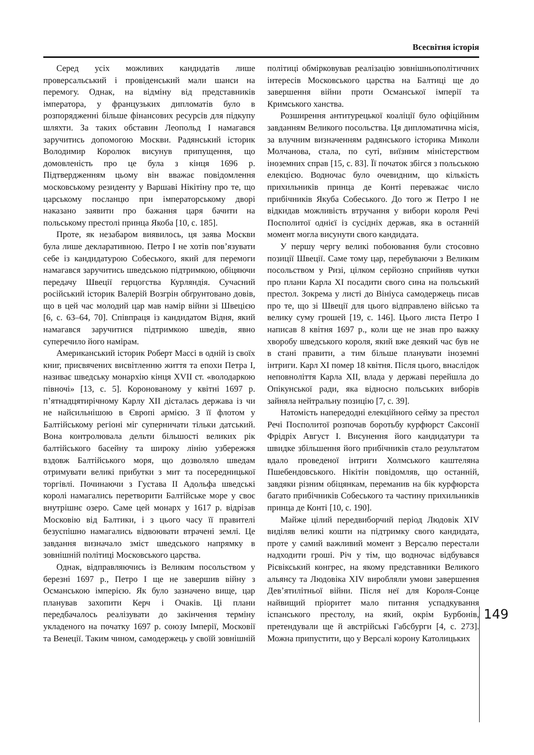Всесвітня історія
Серед усіх можливих кандидатів лише проверсальський і провіденський мали шанси на перемогу. Однак, на відміну від представників імператора, у французьких дипломатів було в розпорядженні більше фінансових ресурсів для підкупу шляхти. За таких обставин Леопольд I намагався заручитись допомогою Москви. Радянський історик Володимир Королюк висунув припущення, що домовленість про це була з кінця 1696 р. Підтвердженням цьому він вважає повідомлення московському резиденту у Варшаві Нікітіну про те, що царському посланцю при імператорському дворі наказано заявити про бажання царя бачити на польському престолі принца Якоба [10, с. 185].
Проте, як незабаром виявилось, ця заява Москви була лише декларативною. Петро I не хотів пов’язувати себе із кандидатурою Собеського, який для перемоги намагався заручитись шведською підтримкою, обіцяючи передачу Швеції герцогства Курляндія. Сучасний російський історик Валерій Возгрін обґрунтовано довів, що в цей час молодий цар мав намір війни зі Швецією [6, с. 63–64, 70]. Співпраця із кандидатом Відня, який намагався заручитися підтримкою шведів, явно суперечило його намірам.
Американський історик Роберт Массі в одній із своїх книг, присвячених висвітленню життя та епохи Петра I, називає шведську монархію кінця XVII ст. «володаркою півночі» [13, с. 5]. Коронованому у квітні 1697 р. п’ятнадцятирічному Карлу XII дісталась держава із чи не найсильнішою в Європі армією. З її флотом у Балтійському регіоні міг суперничати тільки датський. Вона контролювала дельти більшості великих рік балтійського басейну та широку лінію узбережжя вздовж Балтійського моря, що дозволяло шведам отримувати великі прибутки з мит та посередницької торгівлі. Починаючи з Густава II Адольфа шведські королі намагались перетворити Балтійське море у своє внутрішнє озеро. Саме цей монарх у 1617 р. відрізав Московію від Балтики, і з цього часу її правителі безуспішно намагались відвоювати втрачені землі. Це завдання визначало зміст шведського напрямку в зовнішній політиці Московського царства.
Однак, відправляючись із Великим посольством у березні 1697 р., Петро I ще не завершив війну з Османською імперією. Як було зазначено вище, цар планував захопити Керч і Очаків. Ці плани передбачалось реалізувати до закінчення терміну укладеного на початку 1697 р. союзу Імперії, Московії та Венеції. Таким чином, самодержець у своїй зовнішній політиці обмірковував реалізацію зовнішньополітичних інтересів Московського царства на Балтиці ще до завершення війни проти Османської імперії та Кримського ханства.
Розширення антитурецької коаліції було офіційним завданням Великого посольства. Ця дипломатична місія, за влучним визначенням радянського історика Миколи Молчанова, стала, по суті, виїзним міністерством іноземних справ [15, с. 83]. Її початок збігся з польською елекцією. Водночас було очевидним, що кількість прихильників принца де Конті переважає число прибічників Якуба Собеського. До того ж Петро I не відкидав можливість втручання у вибори короля Речі Посполитої однієї із сусідніх держав, яка в останній момент могла висунути свого кандидата.
У першу чергу великі побоювання були стосовно позиції Швеції. Саме тому цар, перебуваючи з Великим посольством у Ризі, цілком серйозно сприйняв чутки про плани Карла XI посадити свого сина на польський престол. Зокрема у листі до Вініуса самодержець писав про те, що зі Швеції для цього відправлено військо та велику суму грошей [19, с. 146]. Цього листа Петро I написав 8 квітня 1697 р., коли ще не знав про важку хворобу шведського короля, який вже деякий час був не в стані правити, а тим більше планувати іноземні інтриги. Карл XI помер 18 квітня. Після цього, внаслідок неповноліття Карла XII, влада у державі перейшла до Опікунської ради, яка відносно польських виборів зайняла нейтральну позицію [7, с. 39].
Натомість напередодні елекційного сейму за престол Речі Посполитої розпочав боротьбу курфюрст Саксонії Фрідріх Август I. Висунення його кандидатури та швидке збільшення його прибічників стало результатом вдало проведеної інтриги Холмського каштеляна Пшебендовського. Нікітін повідомляв, що останній, завдяки різним обіцянкам, переманив на бік курфюрста багато прибічників Собеського та частину прихильників принца де Конті [10, с. 190].
Майже цілий передвиборчий період Людовік XIV виділяв великі кошти на підтримку свого кандидата, проте у самий важливий момент з Версалю перестали надходити гроші. Річ у тім, що водночас відбувався Рісвікський конгрес, на якому представники Великого альянсу та Людовіка XIV виробляли умови завершення Дев’ятилітньої війни. Після неї для Короля-Сонце найвищий пріоритет мало питання успадкування іспанського престолу, на який, окрім Бурбонів, претендували ще й австрійські Габсбурги [4, с. 273]. Можна припустити, що у Версалі корону Католицьких
149